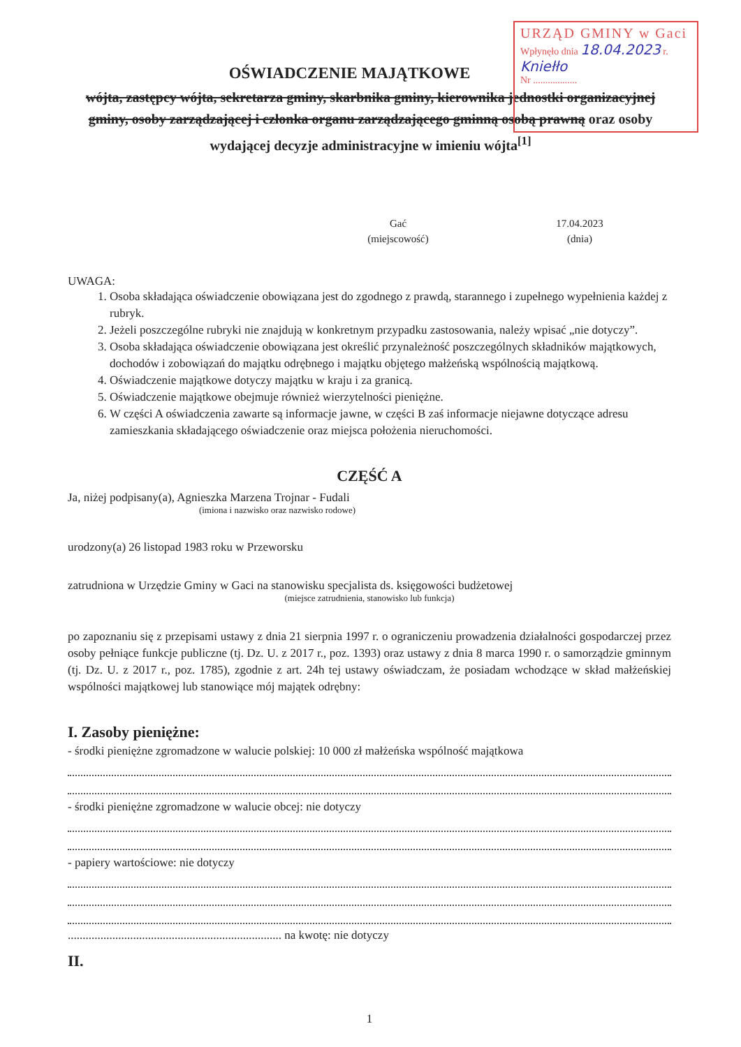URZĄD GMINY w Gaci
Wpłynęło dnia 18.04.2023 r.
Kniełło
Nr ..................
OŚWIADCZENIE MAJĄTKOWE
wójta, zastępcy wójta, sekretarza gminy, skarbnika gminy, kierownika jednostki organizacyjnej gminy, osoby zarządzającej i członka organu zarządzającego gminną osobą prawną oraz osoby wydającej decyzje administracyjne w imieniu wójta<sup>[1]</sup>
Gać
(miejscowość)
17.04.2023
(dnia)
UWAGA:
1. Osoba składająca oświadczenie obowiązana jest do zgodnego z prawdą, starannego i zupełnego wypełnienia każdej z rubryk.
2. Jeżeli poszczególne rubryki nie znajdują w konkretnym przypadku zastosowania, należy wpisać „nie dotyczy”.
3. Osoba składająca oświadczenie obowiązana jest określić przynależność poszczególnych składników majątkowych, dochodów i zobowiązań do majątku odrębnego i majątku objętego małżeńską wspólnością majątkową.
4. Oświadczenie majątkowe dotyczy majątku w kraju i za granicą.
5. Oświadczenie majątkowe obejmuje również wierzytelności pieniężne.
6. W części A oświadczenia zawarte są informacje jawne, w części B zaś informacje niejawne dotyczące adresu zamieszkania składającego oświadczenie oraz miejsca położenia nieruchomości.
CZĘŚĆ A
Ja, niżej podpisany(a), Agnieszka Marzena Trojnar - Fudali
(imiona i nazwisko oraz nazwisko rodowe)
urodzony(a) 26 listopad 1983 roku w Przeworsku
zatrudniona w Urzędzie Gminy w Gaci na stanowisku specjalista ds. księgowości budżetowej
(miejsce zatrudnienia, stanowisko lub funkcja)
po zapoznaniu się z przepisami ustawy z dnia 21 sierpnia 1997 r. o ograniczeniu prowadzenia działalności gospodarczej przez osoby pełniące funkcje publiczne (tj. Dz. U. z 2017 r., poz. 1393) oraz ustawy z dnia 8 marca 1990 r. o samorządzie gminnym (tj. Dz. U. z 2017 r., poz. 1785), zgodnie z art. 24h tej ustawy oświadczam, że posiadam wchodzące w skład małżeńskiej wspólności majątkowej lub stanowiące mój majątek odrębny:
I. Zasoby pieniężne:
- środki pieniężne zgromadzone w walucie polskiej: 10 000 zł małżeńska wspólność majątkowa
- środki pieniężne zgromadzone w walucie obcej: nie dotyczy
- papiery wartościowe: nie dotyczy
........................................................................ na kwotę: nie dotyczy
II.
1